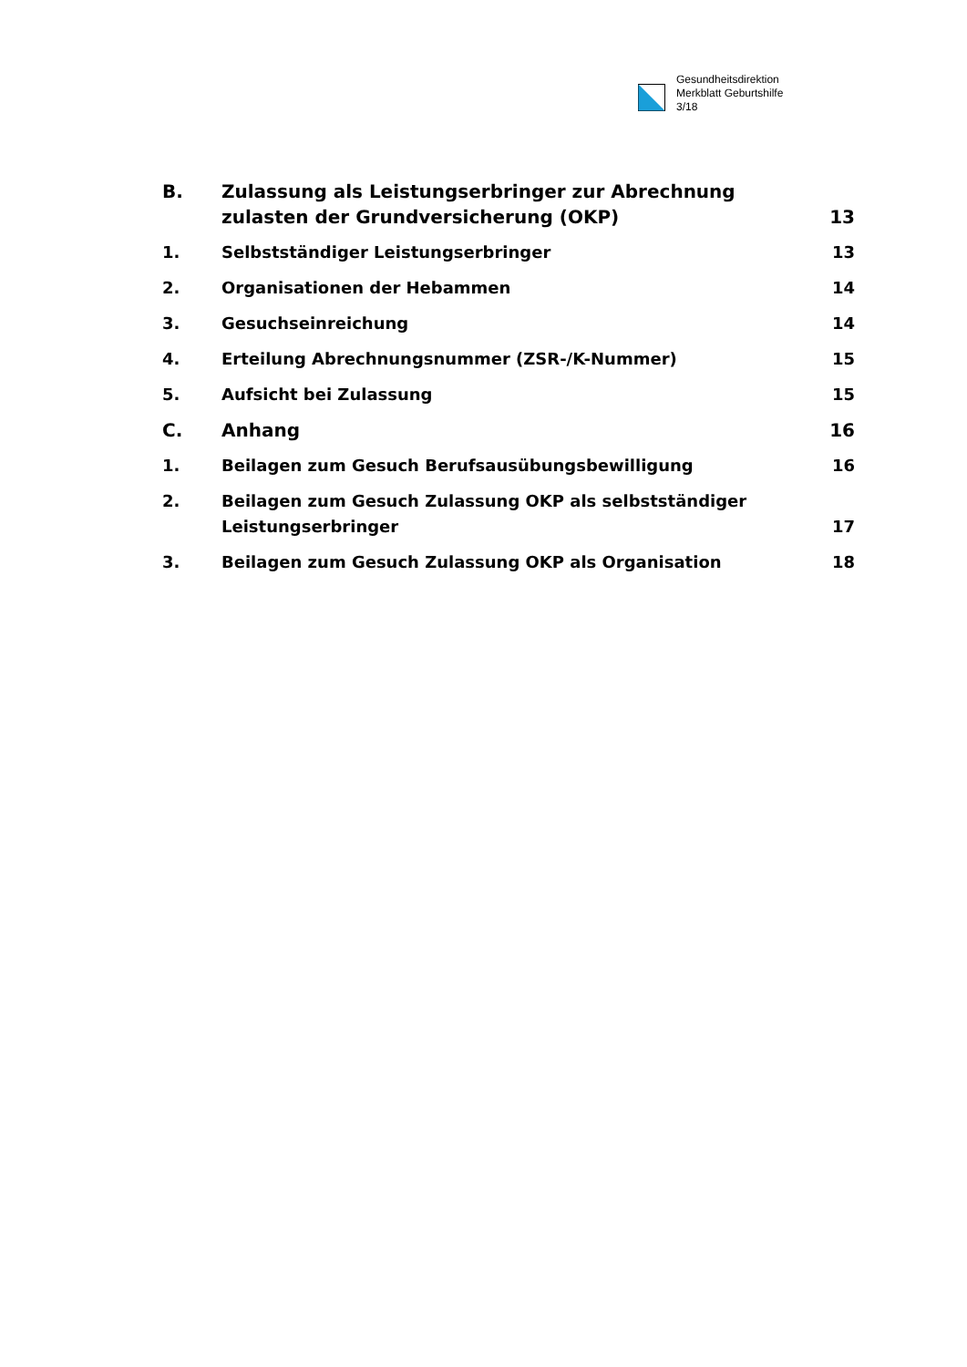Gesundheitsdirektion
Merkblatt Geburtshilfe
3/18
B. Zulassung als Leistungserbringer zur Abrechnung zulasten der Grundversicherung (OKP)
13
1. Selbstständiger Leistungserbringer
13
2. Organisationen der Hebammen 14
3. Gesuchseinreichung 14
4. Erteilung Abrechnungsnummer (ZSR-/K-Nummer)
15
5. Aufsicht bei Zulassung 15
C. Anhang 16
1. Beilagen zum Gesuch Berufsausübungsbewilligung
16
2. Beilagen zum Gesuch Zulassung OKP als selbstständiger Leistungserbringer
17
3. Beilagen zum Gesuch Zulassung OKP als Organisation
18